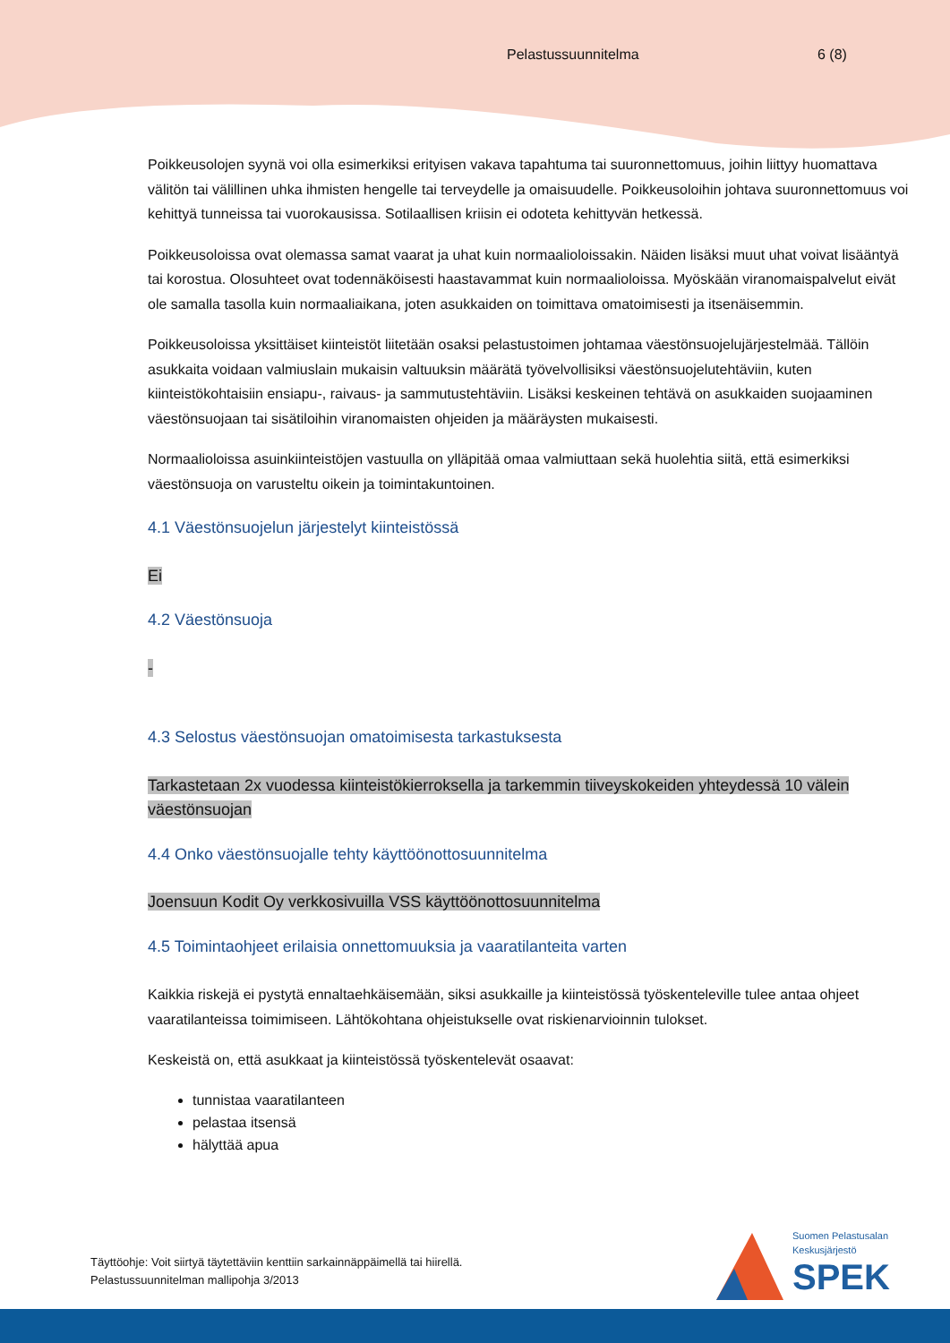Pelastussuunnitelma 6 (8)
Poikkeusolojen syynä voi olla esimerkiksi erityisen vakava tapahtuma tai suuronnettomuus, joihin liittyy huomattava välitön tai välillinen uhka ihmisten hengelle tai terveydelle ja omaisuudelle. Poikkeusoloihin johtava suuronnettomuus voi kehittyä tunneissa tai vuorokausissa. Sotilaallisen kriisin ei odoteta kehittyvän hetkessä.
Poikkeusoloissa ovat olemassa samat vaarat ja uhat kuin normaalioloissakin. Näiden lisäksi muut uhat voivat lisääntyä tai korostua. Olosuhteet ovat todennäköisesti haastavammat kuin normaalioloissa. Myöskään viranomaispalvelut eivät ole samalla tasolla kuin normaaliaikana, joten asukkaiden on toimittava omatoimisesti ja itsenäisemmin.
Poikkeusoloissa yksittäiset kiinteistöt liitetään osaksi pelastustoimen johtamaa väestönsuojelujärjestelmää. Tällöin asukkaita voidaan valmiuslain mukaisin valtuuksin määrätä työvelvollisiksi väestönsuojelutehtäviin, kuten kiinteistökohtaisiin ensiapu-, raivaus- ja sammutustehtäviin. Lisäksi keskeinen tehtävä on asukkaiden suojaaminen väestönsuojaan tai sisätiloihin viranomaisten ohjeiden ja määräysten mukaisesti.
Normaalioloissa asuinkiinteistöjen vastuulla on ylläpitää omaa valmiuttaan sekä huolehtia siitä, että esimerkiksi väestönsuoja on varusteltu oikein ja toimintakuntoinen.
4.1 Väestönsuojelun järjestelyt kiinteistössä
Ei
4.2 Väestönsuoja
-
4.3 Selostus väestönsuojan omatoimisesta tarkastuksesta
Tarkastetaan 2x vuodessa kiinteistökierroksella ja tarkemmin tiiveyskokeiden yhteydessä 10 välein väestönsuojan
4.4 Onko väestönsuojalle tehty käyttöönottosuunnitelma
Joensuun Kodit Oy verkkosivuilla VSS käyttöönottosuunnitelma
4.5 Toimintaohjeet erilaisia onnettomuuksia ja vaaratilanteita varten
Kaikkia riskejä ei pystytä ennaltaehkäisemään, siksi asukkaille ja kiinteistössä työskenteleville tulee antaa ohjeet vaaratilanteissa toimimiseen. Lähtökohtana ohjeistukselle ovat riskienarvioinnin tulokset.
Keskeistä on, että asukkaat ja kiinteistössä työskentelevät osaavat:
tunnistaa vaaratilanteen
pelastaa itsensä
hälyttää apua
Täyttöohje: Voit siirtyä täytettäviin kenttiin sarkainnäppäimellä tai hiirellä.
Pelastussuunnitelman mallipohja 3/2013
Suomen Pelastusalan
Keskusjärjestö
SPEK